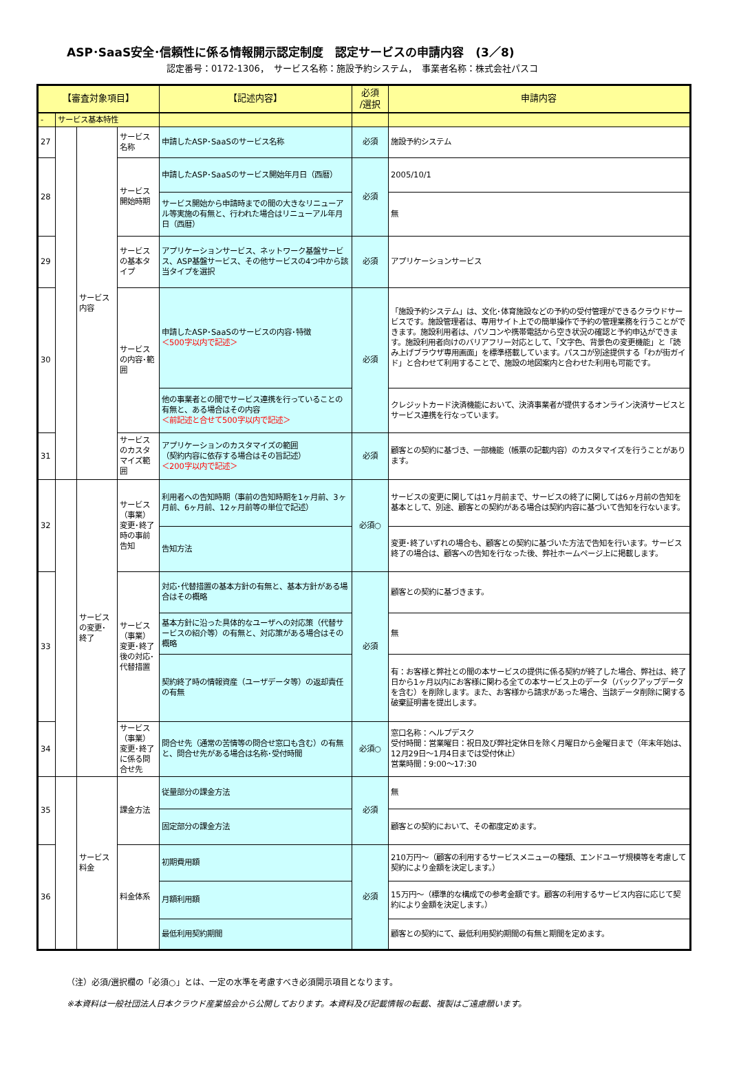ASP･SaaS安全･信頼性に係る情報開示認定制度　認定サービスの申請内容　(3／8)
認定番号：0172-1306，　サービス名称：施設予約システム，　事業者名称：株式会社パスコ
| 【審査対象項目】 | | | | 【記述内容】 | 必須 /選択 | 申請内容 |
| --- | --- | --- | --- | --- | --- | --- |
| - | サービス基本特性 | | | | | |
| 27 | | サービス 内容 | サービス名称 | 申請したASP･SaaSのサービス名称 | 必須 | 施設予約システム |
| 28 | | | サービス開始時期 | 申請したASP･SaaSのサービス開始年月日（西暦） | 必須 | 2005/10/1 |
| | | | | サービス開始から申請時までの間の大きなリニューアル等実施の有無と、行われた場合はリニューアル年月日（西暦） | | 無 |
| 29 | | | サービスの基本タイプ | アプリケーションサービス、ネットワーク基盤サービス、ASP基盤サービス、その他サービスの4つ中から該当タイプを選択 | 必須 | アプリケーションサービス |
| 30 | | | サービスの内容･範囲 | 申請したASP･SaaSのサービスの内容･特徴 ＜500字以内で記述＞ | 必須 | 「施設予約システム」は、文化･体育施設などの予約の受付管理ができるクラウドサービスです。施設管理者は、専用サイト上での簡単操作で予約の管理業務を行うことができます。施設利用者は、パソコンや携帯電話から空き状況の確認と予約申込ができます。施設利用者向けのバリアフリー対応として、「文字色、背景色の変更機能」と「読み上げブラウザ専用画面」を標準搭載しています。パスコが別途提供する「わが街ガイド」と合わせて利用することで、施設の地図案内と合わせた利用も可能です。 |
| | | | | 他の事業者との間でサービス連携を行っていることの有無と、ある場合はその内容 ＜前記述と合せて500字以内で記述＞ | | クレジットカード決済機能において、決済事業者が提供するオンライン決済サービスとサービス連携を行なっています。 |
| 31 | | | サービスのカスタマイズ範囲 | アプリケーションのカスタマイズの範囲 （契約内容に依存する場合はその旨記述） ＜200字以内で記述＞ | 必須 | 顧客との契約に基づき、一部機能（帳票の記載内容）のカスタマイズを行うことがあります。 |
| 32 | | サービス の変更･ 終了 | サービス（事業）変更･終了時の事前告知 | 利用者への告知時期（事前の告知時期を1ヶ月前、3ヶ月前、6ヶ月前、12ヶ月前等の単位で記述） | 必須○ | サービスの変更に関しては1ヶ月前まで、サービスの終了に関しては6ヶ月前の告知を基本として、別途、顧客との契約がある場合は契約内容に基づいて告知を行ないます。 |
| | | | | 告知方法 | | 変更･終了いずれの場合も、顧客との契約に基づいた方法で告知を行います。サービス終了の場合は、顧客への告知を行なった後、弊社ホームページ上に掲載します。 |
| 33 | | | サービス（事業）変更･終了後の対応･代替措置 | 対応･代替措置の基本方針の有無と、基本方針がある場合はその概略 | 必須 | 顧客との契約に基づきます。 |
| | | | | 基本方針に沿った具体的なユーザへの対応策（代替サービスの紹介等）の有無と、対応策がある場合はその概略 | | 無 |
| | | | | 契約終了時の情報資産（ユーザデータ等）の返却責任の有無 | | 有：お客様と弊社との間の本サービスの提供に係る契約が終了した場合、弊社は、終了日から1ヶ月以内にお客様に関わる全ての本サービス上のデータ（バックアップデータを含む）を削除します。また、お客様から請求があった場合、当該データ削除に関する破棄証明書を提出します。 |
| 34 | | | サービス（事業）変更･終了に係る問合せ先 | 問合せ先（通常の苦情等の問合せ窓口も含む）の有無と、問合せ先がある場合は名称･受付時間 | 必須○ | 窓口名称：ヘルプデスク 受付時間：営業曜日：祝日及び弊社定休日を除く月曜日から金曜日まで（年末年始は、12月29日～1月4日までは受付休止） 営業時間：9:00～17:30 |
| 35 | | サービス 料金 | 課金方法 | 従量部分の課金方法 | 必須 | 無 |
| | | | | 固定部分の課金方法 | | 顧客との契約において、その都度定めます。 |
| 36 | | | 料金体系 | 初期費用額 | 必須 | 210万円～（顧客の利用するサービスメニューの種類、エンドユーザ規模等を考慮して契約により金額を決定します。） |
| | | | | 月額利用額 | | 15万円～（標準的な構成での参考金額です。顧客の利用するサービス内容に応じて契約により金額を決定します。） |
| | | | | 最低利用契約期間 | | 顧客との契約にて、最低利用契約期間の有無と期間を定めます。 |
（注）必須/選択欄の「必須○」とは、一定の水準を考慮すべき必須開示項目となります。
※本資料は一般社団法人日本クラウド産業協会から公開しております。本資料及び記載情報の転載、複製はご遠慮願います。